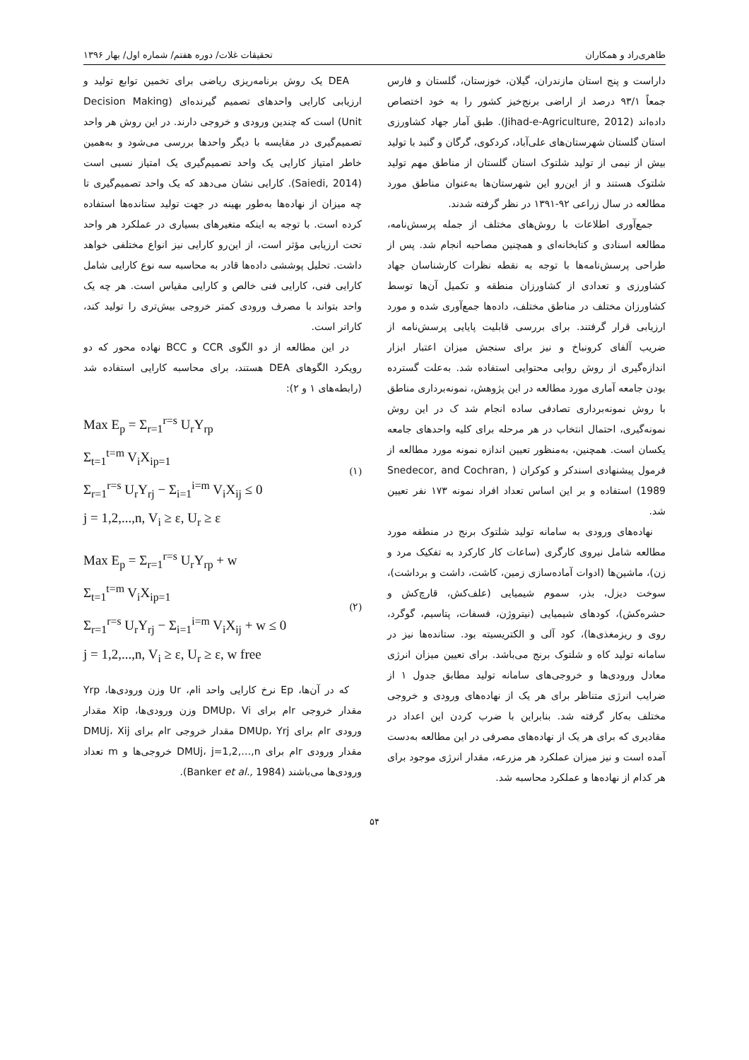طاهری‌راد و همکاران تحقیقات غلات/ دوره هفتم/ شماره اول/ بهار ۱۳۹۶
داراست و پنج استان مازندران، گیلان، خوزستان، گلستان و فارس جمعاً ۹۳/۱ درصد از اراضی برنج‌خیز کشور را به خود اختصاص داده‌اند (Jihad-e-Agriculture, 2012). طبق آمار جهاد کشاورزی استان گلستان شهرستان‌های علی‌آباد، کردکوی، گرگان و گنبد با تولید بیش از نیمی از تولید شلتوک استان گلستان از مناطق مهم تولید شلتوک هستند و از این‌رو این شهرستان‌ها به‌عنوان مناطق مورد مطالعه در سال زراعی ۹۲-۱۳۹۱ در نظر گرفته شدند.
جمع‌آوری اطلاعات با روش‌های مختلف از جمله پرسش‌نامه، مطالعه اسنادی و کتابخانه‌ای و همچنین مصاحبه انجام شد. پس از طراحی پرسش‌نامه‌ها با توجه به نقطه نظرات کارشناسان جهاد کشاورزی و تعدادی از کشاورزان منطقه و تکمیل آن‌ها توسط کشاورزان مختلف در مناطق مختلف، داده‌ها جمع‌آوری شده و مورد ارزیابی قرار گرفتند. برای بررسی قابلیت پایایی پرسش‌نامه از ضریب آلفای کرونباخ و نیز برای سنجش میزان اعتبار ابزار اندازه‌گیری از روش روایی محتوایی استفاده شد. به‌علت گسترده بودن جامعه آماری مورد مطالعه در این پژوهش، نمونه‌برداری مناطق با روش نمونه‌برداری تصادفی ساده انجام شد ک در این روش نمونه‌گیری، احتمال انتخاب در هر مرحله برای کلیه واحدهای جامعه یکسان است. همچنین، به‌منظور تعیین اندازه نمونه مورد مطالعه از فرمول پیشنهادی اسندکر و کوکران ( Snedecor, and Cochran, 1989) استفاده و بر این اساس تعداد افراد نمونه ۱۷۳ نفر تعیین شد.
نهاده‌های ورودی به سامانه تولید شلتوک برنج در منطقه مورد مطالعه شامل نیروی کارگری (ساعات کار کارکرد به تفکیک مرد و زن)، ماشین‌ها (ادوات آماده‌سازی زمین، کاشت، داشت و برداشت)، سوخت دیزل، بذر، سموم شیمیایی (علف‌کش، قارچ‌کش و حشره‌کش)، کودهای شیمیایی (نیتروژن، فسفات، پتاسیم، گوگرد، روی و ریزمغذی‌ها)، کود آلی و الکتریسیته بود. ستانده‌ها نیز در سامانه تولید کاه و شلتوک برنج می‌باشد. برای تعیین میزان انرژی معادل ورودی‌ها و خروجی‌های سامانه تولید مطابق جدول ۱ از ضرایب انرژی متناظر برای هر یک از نهاده‌های ورودی و خروجی مختلف به‌کار گرفته شد. بنابراین با ضرب کردن این اعداد در مقادیری که برای هر یک از نهاده‌های مصرفی در این مطالعه به‌دست آمده است و نیز میزان عملکرد هر مزرعه، مقدار انرژی موجود برای هر کدام از نهاده‌ها و عملکرد محاسبه شد.
DEA یک روش برنامه‌ریزی ریاضی برای تخمین توابع تولید و ارزیابی کارایی واحدهای تصمیم گیرنده‌ای (Decision Making Unit) است که چندین ورودی و خروجی دارند. در این روش هر واحد تصمیم‌گیری در مقایسه با دیگر واحدها بررسی می‌شود و به‌همین خاطر امتیاز کارایی یک واحد تصمیم‌گیری یک امتیاز نسبی است (Saiedi, 2014). کارایی نشان می‌دهد که یک واحد تصمیم‌گیری تا چه میزان از نهاده‌ها به‌طور بهینه در جهت تولید ستانده‌ها استفاده کرده است. با توجه به اینکه متغیرهای بسیاری در عملکرد هر واحد تحت ارزیابی مؤثر است، از این‌رو کارایی نیز انواع مختلفی خواهد داشت. تحلیل پوششی داده‌ها قادر به محاسبه سه نوع کارایی شامل کارایی فنی، کارایی فنی خالص و کارایی مقیاس است. هر چه یک واحد بتواند با مصرف ورودی کمتر خروجی بیش‌تری را تولید کند، کاراتر است.
در این مطالعه از دو الگوی CCR و BCC نهاده محور که دو رویکرد الگوهای DEA هستند، برای محاسبه کارایی استفاده شد (رابطه‌های ۱ و ۲):
Max E<sub>p</sub> = Σ<sub>r=1</sub><sup>r=s</sup> U<sub>r</sub>Y<sub>rp</sub>
Σ<sub>t=1</sub><sup>t=m</sup> V<sub>i</sub>X<sub>ip=1</sub>
Σ<sub>r=1</sub><sup>r=s</sup> U<sub>r</sub>Y<sub>rj</sub> − Σ<sub>i=1</sub><sup>i=m</sup> V<sub>i</sub>X<sub>ij</sub> ≤ 0
j = 1,2,...,n, V<sub>i</sub> ≥ ε, U<sub>r</sub> ≥ ε
(۱)
Max E<sub>p</sub> = Σ<sub>r=1</sub><sup>r=s</sup> U<sub>r</sub>Y<sub>rp</sub> + w
Σ<sub>t=1</sub><sup>t=m</sup> V<sub>i</sub>X<sub>ip=1</sub>
Σ<sub>r=1</sub><sup>r=s</sup> U<sub>r</sub>Y<sub>rj</sub> − Σ<sub>i=1</sub><sup>i=m</sup> V<sub>i</sub>X<sub>ij</sub> + w ≤ 0
j = 1,2,...,n, V<sub>i</sub> ≥ ε, U<sub>r</sub> ≥ ε, w free
(۲)
که در آن‌ها، Ep نرخ کارایی واحد iام، Ur وزن ورودی‌ها، Yrp مقدار خروجی rام برای DMUp، Vi وزن ورودی‌ها، Xip مقدار ورودی rام برای DMUp، Yrj مقدار خروجی rام برای DMUj، Xij مقدار ورودی rام برای DMUj، j=1,2,…,n خروجی‌ها و m تعداد ورودی‌ها می‌باشند (Banker et al., 1984).
۵۴